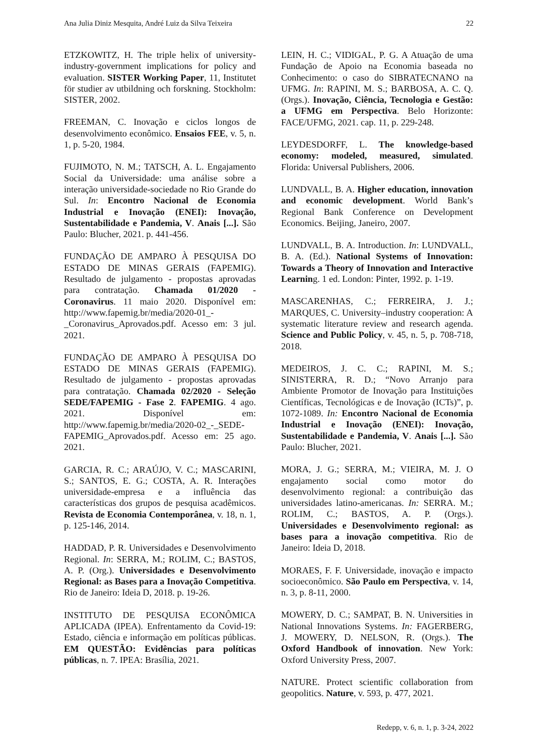Ana Julia Diniz Mesquita, André Luiz da Silva Teixeira 22
ETZKOWITZ, H. The triple helix of university-industry-government implications for policy and evaluation. SISTER Working Paper, 11, Institutet för studier av utbildning och forskning. Stockholm: SISTER, 2002.
FREEMAN, C. Inovação e ciclos longos de desenvolvimento econômico. Ensaios FEE, v. 5, n. 1, p. 5-20, 1984.
FUJIMOTO, N. M.; TATSCH, A. L. Engajamento Social da Universidade: uma análise sobre a interação universidade-sociedade no Rio Grande do Sul. In: Encontro Nacional de Economia Industrial e Inovação (ENEI): Inovação, Sustentabilidade e Pandemia, V. Anais [...]. São Paulo: Blucher, 2021. p. 441-456.
FUNDAÇÃO DE AMPARO À PESQUISA DO ESTADO DE MINAS GERAIS (FAPEMIG). Resultado de julgamento - propostas aprovadas para contratação. Chamada 01/2020 - Coronavirus. 11 maio 2020. Disponível em: http://www.fapemig.br/media/2020-01_-_Coronavirus_Aprovados.pdf. Acesso em: 3 jul. 2021.
FUNDAÇÃO DE AMPARO À PESQUISA DO ESTADO DE MINAS GERAIS (FAPEMIG). Resultado de julgamento - propostas aprovadas para contratação. Chamada 02/2020 - Seleção SEDE/FAPEMIG - Fase 2. FAPEMIG. 4 ago. 2021. Disponível em: http://www.fapemig.br/media/2020-02_-_SEDE-FAPEMIG_Aprovados.pdf. Acesso em: 25 ago. 2021.
GARCIA, R. C.; ARAÚJO, V. C.; MASCARINI, S.; SANTOS, E. G.; COSTA, A. R. Interações universidade-empresa e a influência das características dos grupos de pesquisa acadêmicos. Revista de Economia Contemporânea, v. 18, n. 1, p. 125-146, 2014.
HADDAD, P. R. Universidades e Desenvolvimento Regional. In: SERRA, M.; ROLIM, C.; BASTOS, A. P. (Org.). Universidades e Desenvolvimento Regional: as Bases para a Inovação Competitiva. Rio de Janeiro: Ideia D, 2018. p. 19-26.
INSTITUTO DE PESQUISA ECONÔMICA APLICADA (IPEA). Enfrentamento da Covid-19: Estado, ciência e informação em políticas públicas. EM QUESTÃO: Evidências para políticas públicas, n. 7. IPEA: Brasília, 2021.
LEIN, H. C.; VIDIGAL, P. G. A Atuação de uma Fundação de Apoio na Economia baseada no Conhecimento: o caso do SIBRATECNANO na UFMG. In: RAPINI, M. S.; BARBOSA, A. C. Q. (Orgs.). Inovação, Ciência, Tecnologia e Gestão: a UFMG em Perspectiva. Belo Horizonte: FACE/UFMG, 2021. cap. 11, p. 229-248.
LEYDESDORFF, L. The knowledge-based economy: modeled, measured, simulated. Florida: Universal Publishers, 2006.
LUNDVALL, B. A. Higher education, innovation and economic development. World Bank’s Regional Bank Conference on Development Economics. Beijing, Janeiro, 2007.
LUNDVALL, B. A. Introduction. In: LUNDVALL, B. A. (Ed.). National Systems of Innovation: Towards a Theory of Innovation and Interactive Learning. 1 ed. London: Pinter, 1992. p. 1-19.
MASCARENHAS, C.; FERREIRA, J. J.; MARQUES, C. University–industry cooperation: A systematic literature review and research agenda. Science and Public Policy, v. 45, n. 5, p. 708-718, 2018.
MEDEIROS, J. C. C.; RAPINI, M. S.; SINISTERRA, R. D.; “Novo Arranjo para Ambiente Promotor de Inovação para Instituições Científicas, Tecnológicas e de Inovação (ICTs)”, p. 1072-1089. In: Encontro Nacional de Economia Industrial e Inovação (ENEI): Inovação, Sustentabilidade e Pandemia, V. Anais [...]. São Paulo: Blucher, 2021.
MORA, J. G.; SERRA, M.; VIEIRA, M. J. O engajamento social como motor do desenvolvimento regional: a contribuição das universidades latino-americanas. In: SERRA. M.; ROLIM, C.; BASTOS, A. P. (Orgs.). Universidades e Desenvolvimento regional: as bases para a inovação competitiva. Rio de Janeiro: Ideia D, 2018.
MORAES, F. F. Universidade, inovação e impacto socioeconômico. São Paulo em Perspectiva, v. 14, n. 3, p. 8-11, 2000.
MOWERY, D. C.; SAMPAT, B. N. Universities in National Innovations Systems. In: FAGERBERG, J. MOWERY, D. NELSON, R. (Orgs.). The Oxford Handbook of innovation. New York: Oxford University Press, 2007.
NATURE. Protect scientific collaboration from geopolitics. Nature, v. 593, p. 477, 2021.
Redepp, v. 6, n. 1, p. 3-24, 2022